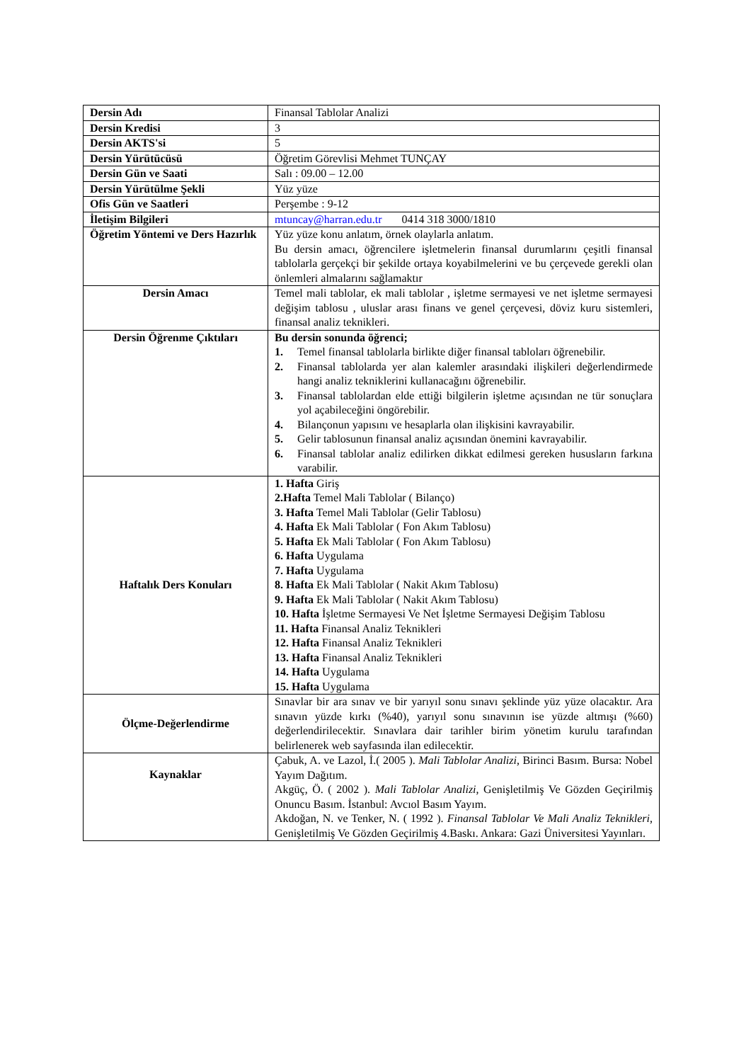| Dersin Adı | Finansal Tablolar Analizi |
| Dersin Kredisi | 3 |
| Dersin AKTS'si | 5 |
| Dersin Yürütücüsü | Öğretim Görevlisi Mehmet TUNÇAY |
| Dersin Gün ve Saati | Salı : 09.00 – 12.00 |
| Dersin Yürütülme Şekli | Yüz yüze |
| Ofis Gün ve Saatleri | Perşembe : 9-12 |
| İletişim Bilgileri | mtuncay@harran.edu.tr 0414 318 3000/1810 |
| Öğretim Yöntemi ve Ders Hazırlık | Yüz yüze konu anlatım, örnek olaylarla anlatım. Bu dersin amacı, öğrencilere işletmelerin finansal durumlarını çeşitli finansal tablolarla gerçekçi bir şekilde ortaya koyabilmelerini ve bu çerçevede gerekli olan önlemleri almalarını sağlamaktır |
| Dersin Amacı | Temel mali tablolar, ek mali tablolar , işletme sermayesi ve net işletme sermayesi değişim tablosu , uluslar arası finans ve genel çerçevesi, döviz kuru sistemleri, finansal analiz teknikleri. |
| Dersin Öğrenme Çıktıları | Bu dersin sonunda öğrenci; 1. Temel finansal tablolarla birlikte diğer finansal tabloları öğrenebilir. 2. Finansal tablolarda yer alan kalemler arasındaki ilişkileri değerlendirmede hangi analiz tekniklerini kullanacağını öğrenebilir. 3. Finansal tablolardan elde ettiği bilgilerin işletme açısından ne tür sonuçlara yol açabileceğini öngörebilir. 4. Bilançonun yapısını ve hesaplarla olan ilişkisini kavrayabilir. 5. Gelir tablosunun finansal analiz açısından önemini kavrayabilir. 6. Finansal tablolar analiz edilirken dikkat edilmesi gereken hususların farkına varabilir. |
| Haftalık Ders Konuları | 1. Hafta Giriş 2.Hafta Temel Mali Tablolar ( Bilanço) 3. Hafta Temel Mali Tablolar (Gelir Tablosu) 4. Hafta Ek Mali Tablolar ( Fon Akım Tablosu) 5. Hafta Ek Mali Tablolar ( Fon Akım Tablosu) 6. Hafta Uygulama 7. Hafta Uygulama 8. Hafta Ek Mali Tablolar ( Nakit Akım Tablosu) 9. Hafta Ek Mali Tablolar ( Nakit Akım Tablosu) 10. Hafta İşletme Sermayesi Ve Net İşletme Sermayesi Değişim Tablosu 11. Hafta Finansal Analiz Teknikleri 12. Hafta Finansal Analiz Teknikleri 13. Hafta Finansal Analiz Teknikleri 14. Hafta Uygulama 15. Hafta Uygulama |
| Ölçme-Değerlendirme | Sınavlar bir ara sınav ve bir yarıyıl sonu sınavı şeklinde yüz yüze olacaktır. Ara sınavın yüzde kırkı (%40), yarıyıl sonu sınavının ise yüzde altmışı (%60) değerlendirilecektir. Sınavlara dair tarihler birim yönetim kurulu tarafından belirlenerek web sayfasında ilan edilecektir. |
| Kaynaklar | Çabuk, A. ve Lazol, İ.( 2005 ). Mali Tablolar Analizi , Birinci Basım. Bursa: Nobel Yayım Dağıtım. Akgüç, Ö. ( 2002 ). Mali Tablolar Analizi , Genişletilmiş Ve Gözden Geçirilmiş Onuncu Basım. İstanbul: Avcıol Basım Yayım. Akdoğan, N. ve Tenker, N. ( 1992 ). Finansal Tablolar Ve Mali Analiz Teknikleri , Genişletilmiş Ve Gözden Geçirilmiş 4.Baskı. Ankara: Gazi Üniversitesi Yayınları. |